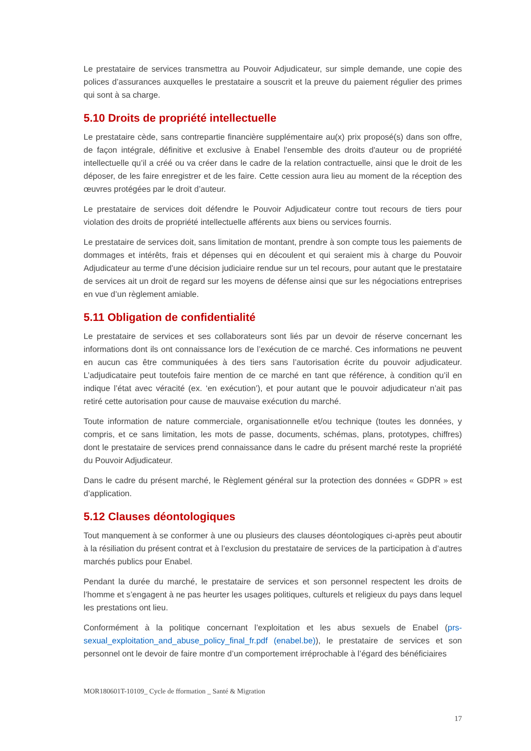Le prestataire de services transmettra au Pouvoir Adjudicateur, sur simple demande, une copie des polices d’assurances auxquelles le prestataire a souscrit et la preuve du paiement régulier des primes qui sont à sa charge.
5.10 Droits de propriété intellectuelle
Le prestataire cède, sans contrepartie financière supplémentaire au(x) prix proposé(s) dans son offre, de façon intégrale, définitive et exclusive à Enabel l'ensemble des droits d'auteur ou de propriété intellectuelle qu’il a créé ou va créer dans le cadre de la relation contractuelle, ainsi que le droit de les déposer, de les faire enregistrer et de les faire. Cette cession aura lieu au moment de la réception des œuvres protégées par le droit d’auteur.
Le prestataire de services doit défendre le Pouvoir Adjudicateur contre tout recours de tiers pour violation des droits de propriété intellectuelle afférents aux biens ou services fournis.
Le prestataire de services doit, sans limitation de montant, prendre à son compte tous les paiements de dommages et intérêts, frais et dépenses qui en découlent et qui seraient mis à charge du Pouvoir Adjudicateur au terme d’une décision judiciaire rendue sur un tel recours, pour autant que le prestataire de services ait un droit de regard sur les moyens de défense ainsi que sur les négociations entreprises en vue d’un règlement amiable.
5.11 Obligation de confidentialité
Le prestataire de services et ses collaborateurs sont liés par un devoir de réserve concernant les informations dont ils ont connaissance lors de l’exécution de ce marché. Ces informations ne peuvent en aucun cas être communiquées à des tiers sans l’autorisation écrite du pouvoir adjudicateur. L’adjudicataire peut toutefois faire mention de ce marché en tant que référence, à condition qu’il en indique l’état avec véracité (ex. ‘en exécution’), et pour autant que le pouvoir adjudicateur n’ait pas retiré cette autorisation pour cause de mauvaise exécution du marché.
Toute information de nature commerciale, organisationnelle et/ou technique (toutes les données, y compris, et ce sans limitation, les mots de passe, documents, schémas, plans, prototypes, chiffres) dont le prestataire de services prend connaissance dans le cadre du présent marché reste la propriété du Pouvoir Adjudicateur.
Dans le cadre du présent marché, le Règlement général sur la protection des données « GDPR » est d’application.
5.12 Clauses déontologiques
Tout manquement à se conformer à une ou plusieurs des clauses déontologiques ci-après peut aboutir à la résiliation du présent contrat et à l’exclusion du prestataire de services de la participation à d’autres marchés publics pour Enabel.
Pendant la durée du marché, le prestataire de services et son personnel respectent les droits de l’homme et s’engagent à ne pas heurter les usages politiques, culturels et religieux du pays dans lequel les prestations ont lieu.
Conformément à la politique concernant l’exploitation et les abus sexuels de Enabel (prs-sexual_exploitation_and_abuse_policy_final_fr.pdf (enabel.be)), le prestataire de services et son personnel ont le devoir de faire montre d’un comportement irréprochable à l’égard des bénéficiaires
MOR180601T-10109_ Cycle de fformation _ Santé & Migration
17